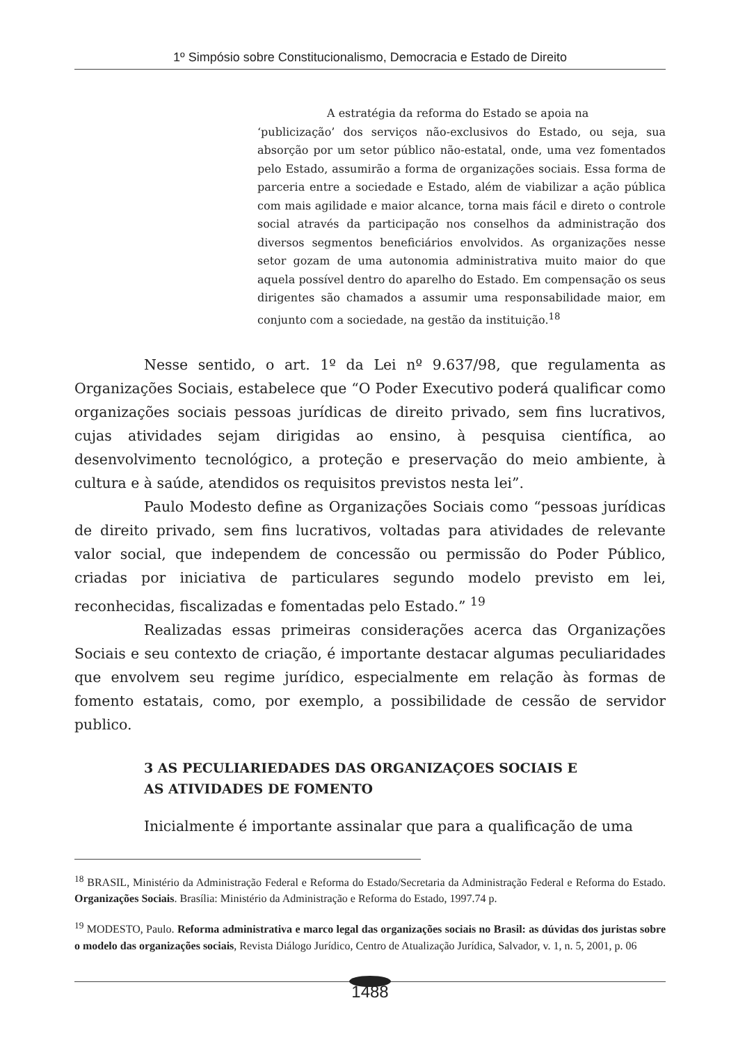1º Simpósio sobre Constitucionalismo, Democracia e Estado de Direito
A estratégia da reforma do Estado se apoia na
‘publicização’ dos serviços não-exclusivos do Estado, ou seja, sua absorção por um setor público não-estatal, onde, uma vez fomentados pelo Estado, assumirão a forma de organizações sociais. Essa forma de parceria entre a sociedade e Estado, além de viabilizar a ação pública com mais agilidade e maior alcance, torna mais fácil e direto o controle social através da participação nos conselhos da administração dos diversos segmentos beneficiários envolvidos. As organizações nesse setor gozam de uma autonomia administrativa muito maior do que aquela possível dentro do aparelho do Estado. Em compensação os seus dirigentes são chamados a assumir uma responsabilidade maior, em conjunto com a sociedade, na gestão da instituição.<sup>18</sup>
Nesse sentido, o art. 1º da Lei nº 9.637/98, que regulamenta as Organizações Sociais, estabelece que “O Poder Executivo poderá qualificar como organizações sociais pessoas jurídicas de direito privado, sem fins lucrativos, cujas atividades sejam dirigidas ao ensino, à pesquisa científica, ao desenvolvimento tecnológico, a proteção e preservação do meio ambiente, à cultura e à saúde, atendidos os requisitos previstos nesta lei”.
Paulo Modesto define as Organizações Sociais como “pessoas jurídicas de direito privado, sem fins lucrativos, voltadas para atividades de relevante valor social, que independem de concessão ou permissão do Poder Público, criadas por iniciativa de particulares segundo modelo previsto em lei, reconhecidas, fiscalizadas e fomentadas pelo Estado.” <sup>19</sup>
Realizadas essas primeiras considerações acerca das Organizações Sociais e seu contexto de criação, é importante destacar algumas peculiaridades que envolvem seu regime jurídico, especialmente em relação às formas de fomento estatais, como, por exemplo, a possibilidade de cessão de servidor publico.
3 AS PECULIARIEDADES DAS ORGANIZAÇOES SOCIAIS E
AS ATIVIDADES DE FOMENTO
Inicialmente é importante assinalar que para a qualificação de uma
<sup>18</sup> BRASIL, Ministério da Administração Federal e Reforma do Estado/Secretaria da Administração Federal e Reforma do Estado. Organizações Sociais. Brasília: Ministério da Administração e Reforma do Estado, 1997.74 p.
<sup>19</sup> MODESTO, Paulo. Reforma administrativa e marco legal das organizações sociais no Brasil: as dúvidas dos juristas sobre o modelo das organizações sociais, Revista Diálogo Jurídico, Centro de Atualização Jurídica, Salvador, v. 1, n. 5, 2001, p. 06
1488